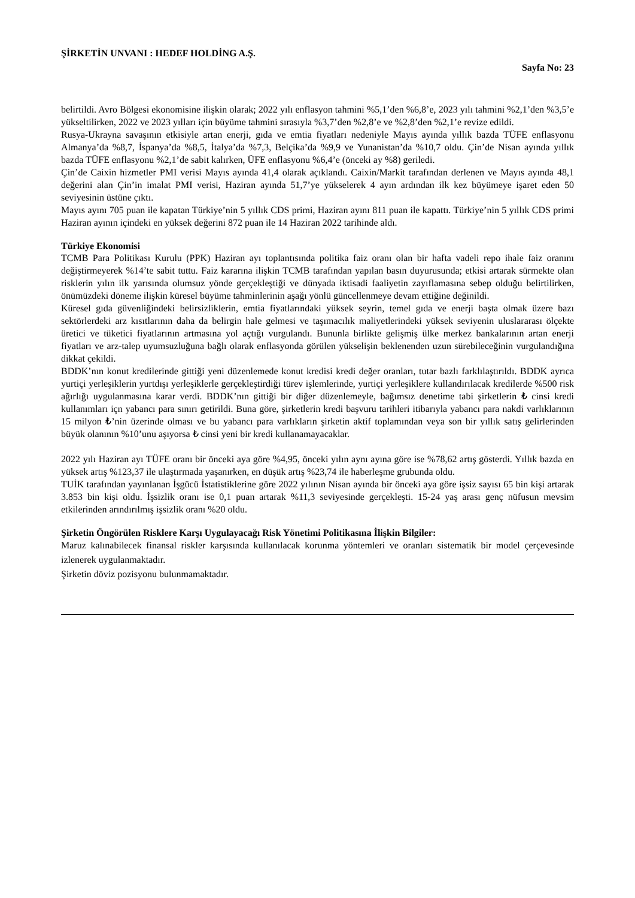ŞİRKETİN UNVANI : HEDEF HOLDİNG A.Ş.
Sayfa No: 23
belirtildi. Avro Bölgesi ekonomisine ilişkin olarak; 2022 yılı enflasyon tahmini %5,1’den %6,8’e, 2023 yılı tahmini %2,1’den %3,5’e yükseltilirken, 2022 ve 2023 yılları için büyüme tahmini sırasıyla %3,7’den %2,8’e ve %2,8’den %2,1’e revize edildi.
Rusya-Ukrayna savaşının etkisiyle artan enerji, gıda ve emtia fiyatları nedeniyle Mayıs ayında yıllık bazda TÜFE enflasyonu Almanya’da %8,7, İspanya’da %8,5, İtalya’da %7,3, Belçika’da %9,9 ve Yunanistan’da %10,7 oldu. Çin’de Nisan ayında yıllık bazda TÜFE enflasyonu %2,1’de sabit kalırken, ÜFE enflasyonu %6,4’e (önceki ay %8) geriledi.
Çin’de Caixin hizmetler PMI verisi Mayıs ayında 41,4 olarak açıklandı. Caixin/Markit tarafından derlenen ve Mayıs ayında 48,1 değerini alan Çin’in imalat PMI verisi, Haziran ayında 51,7’ye yükselerek 4 ayın ardından ilk kez büyümeye işaret eden 50 seviyesinin üstüne çıktı.
Mayıs ayını 705 puan ile kapatan Türkiye’nin 5 yıllık CDS primi, Haziran ayını 811 puan ile kapattı. Türkiye’nin 5 yıllık CDS primi Haziran ayının içindeki en yüksek değerini 872 puan ile 14 Haziran 2022 tarihinde aldı.
Türkiye Ekonomisi
TCMB Para Politikası Kurulu (PPK) Haziran ayı toplantısında politika faiz oranı olan bir hafta vadeli repo ihale faiz oranını değiştirmeyerek %14’te sabit tuttu. Faiz kararına ilişkin TCMB tarafından yapılan basın duyurusunda; etkisi artarak sürmekte olan risklerin yılın ilk yarısında olumsuz yönde gerçekleştiği ve dünyada iktisadi faaliyetin zayıflamasına sebep olduğu belirtilirken, önümüzdeki döneme ilişkin küresel büyüme tahminlerinin aşağı yönlü güncellenmeye devam ettiğine değinildi.
Küresel gıda güvenliğindeki belirsizliklerin, emtia fiyatlarındaki yüksek seyrin, temel gıda ve enerji başta olmak üzere bazı sektörlerdeki arz kısıtlarının daha da belirgin hale gelmesi ve taşımacılık maliyetlerindeki yüksek seviyenin uluslararası ölçekte üretici ve tüketici fiyatlarının artmasına yol açtığı vurgulandı. Bununla birlikte gelişmiş ülke merkez bankalarının artan enerji fiyatları ve arz-talep uyumsuzluğuna bağlı olarak enflasyonda görülen yükselişin beklenenden uzun sürebileceğinin vurgulandığına dikkat çekildi.
BDDK’nın konut kredilerinde gittiği yeni düzenlemede konut kredisi kredi değer oranları, tutar bazlı farklılaştırıldı. BDDK ayrıca yurtiçi yerleşiklerin yurtdışı yerleşiklerle gerçekleştirdiği türev işlemlerinde, yurtiçi yerleşiklere kullandırılacak kredilerde %500 risk ağırlığı uygulanmasına karar verdi. BDDK’nın gittiği bir diğer düzenlemeyle, bağımsız denetime tabi şirketlerin ₺ cinsi kredi kullanımları içn yabancı para sınırı getirildi. Buna göre, şirketlerin kredi başvuru tarihleri itibarıyla yabancı para nakdi varlıklarının 15 milyon ₺’nin üzerinde olması ve bu yabancı para varlıkların şirketin aktif toplamından veya son bir yıllık satış gelirlerinden büyük olanının %10’unu aşıyorsa ₺ cinsi yeni bir kredi kullanamayacaklar.
2022 yılı Haziran ayı TÜFE oranı bir önceki aya göre %4,95, önceki yılın aynı ayına göre ise %78,62 artış gösterdi. Yıllık bazda en yüksek artış %123,37 ile ulaştırmada yaşanırken, en düşük artış %23,74 ile haberleşme grubunda oldu.
TUİK tarafından yayınlanan İşgücü İstatistiklerine göre 2022 yılının Nisan ayında bir önceki aya göre işsiz sayısı 65 bin kişi artarak 3.853 bin kişi oldu. İşsizlik oranı ise 0,1 puan artarak %11,3 seviyesinde gerçekleşti. 15-24 yaş arası genç nüfusun mevsim etkilerinden arındırılmış işsizlik oranı %20 oldu.
Şirketin Öngörülen Risklere Karşı Uygulayacağı Risk Yönetimi Politikasına İlişkin Bilgiler:
Maruz kalınabilecek finansal riskler karşısında kullanılacak korunma yöntemleri ve oranları sistematik bir model çerçevesinde izlenerek uygulanmaktadır.
Şirketin döviz pozisyonu bulunmamaktadır.